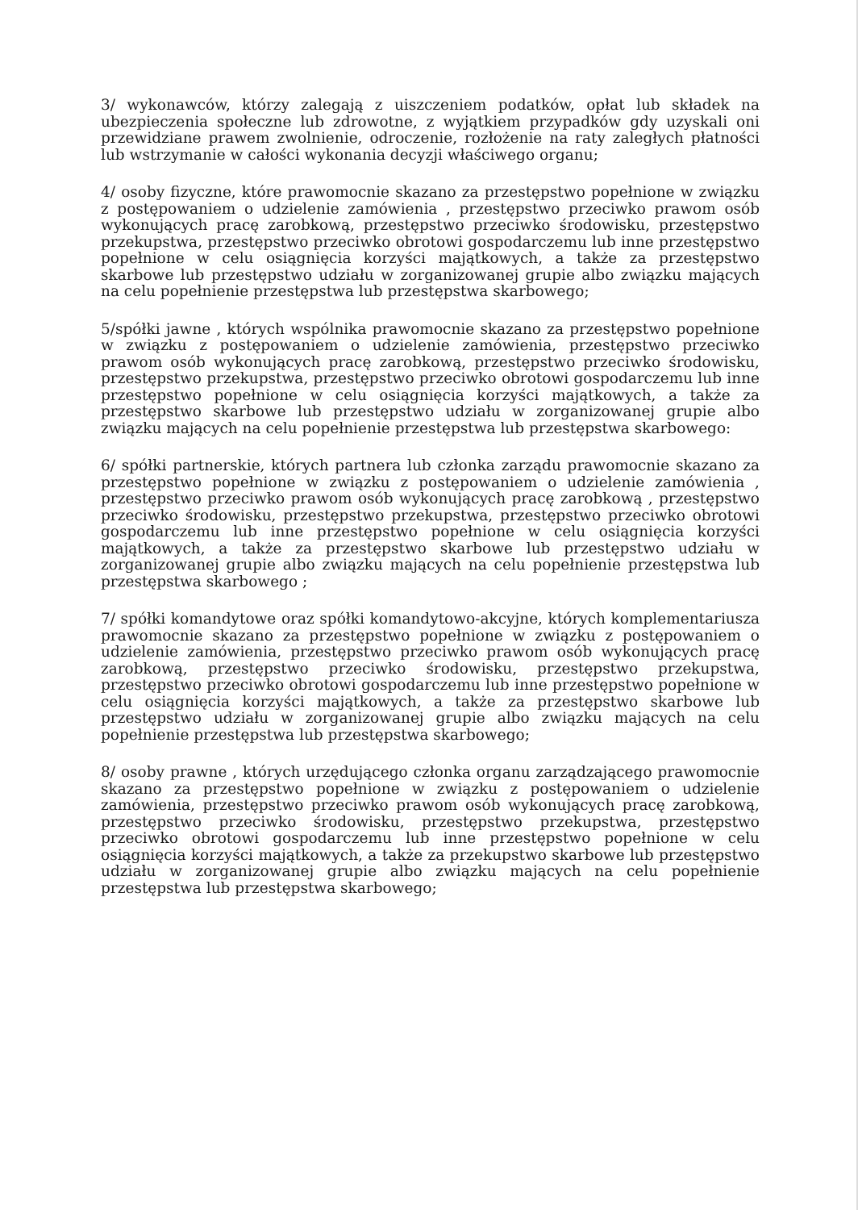3/ wykonawców, którzy zalegają z uiszczeniem podatków, opłat lub składek na ubezpieczenia społeczne lub zdrowotne, z wyjątkiem przypadków gdy uzyskali oni przewidziane prawem zwolnienie, odroczenie, rozłożenie na raty zaległych płatności lub wstrzymanie w całości wykonania decyzji właściwego organu;
4/ osoby fizyczne, które prawomocnie skazano za przestępstwo popełnione w związku z postępowaniem o udzielenie zamówienia , przestępstwo przeciwko prawom osób wykonujących pracę zarobkową, przestępstwo przeciwko środowisku, przestępstwo przekupstwa, przestępstwo przeciwko obrotowi gospodarczemu lub inne przestępstwo popełnione w celu osiągnięcia korzyści majątkowych, a także za przestępstwo skarbowe lub przestępstwo udziału w zorganizowanej grupie albo związku mających na celu popełnienie przestępstwa lub przestępstwa skarbowego;
5/spółki jawne , których wspólnika prawomocnie skazano za przestępstwo popełnione w związku z postępowaniem o udzielenie zamówienia, przestępstwo przeciwko prawom osób wykonujących pracę zarobkową, przestępstwo przeciwko środowisku, przestępstwo przekupstwa, przestępstwo przeciwko obrotowi gospodarczemu lub inne przestępstwo popełnione w celu osiągnięcia korzyści majątkowych, a także za przestępstwo skarbowe lub przestępstwo udziału w zorganizowanej grupie albo związku mających na celu popełnienie przestępstwa lub przestępstwa skarbowego:
6/ spółki partnerskie, których partnera lub członka zarządu prawomocnie skazano za przestępstwo popełnione w związku z postępowaniem o udzielenie zamówienia , przestępstwo przeciwko prawom osób wykonujących pracę zarobkową , przestępstwo przeciwko środowisku, przestępstwo przekupstwa, przestępstwo przeciwko obrotowi gospodarczemu lub inne przestępstwo popełnione w celu osiągnięcia korzyści majątkowych, a także za przestępstwo skarbowe lub przestępstwo udziału w zorganizowanej grupie albo związku mających na celu popełnienie przestępstwa lub przestępstwa skarbowego ;
7/ spółki komandytowe oraz spółki komandytowo-akcyjne, których komplementariusza prawomocnie skazano za przestępstwo popełnione w związku z postępowaniem o udzielenie zamówienia, przestępstwo przeciwko prawom osób wykonujących pracę zarobkową, przestępstwo przeciwko środowisku, przestępstwo przekupstwa, przestępstwo przeciwko obrotowi gospodarczemu lub inne przestępstwo popełnione w celu osiągnięcia korzyści majątkowych, a także za przestępstwo skarbowe lub przestępstwo udziału w zorganizowanej grupie albo związku mających na celu popełnienie przestępstwa lub przestępstwa skarbowego;
8/ osoby prawne , których urzędującego członka organu zarządzającego prawomocnie skazano za przestępstwo popełnione w związku z postępowaniem o udzielenie zamówienia, przestępstwo przeciwko prawom osób wykonujących pracę zarobkową, przestępstwo przeciwko środowisku, przestępstwo przekupstwa, przestępstwo przeciwko obrotowi gospodarczemu lub inne przestępstwo popełnione w celu osiągnięcia korzyści majątkowych, a także za przekupstwo skarbowe lub przestępstwo udziału w zorganizowanej grupie albo związku mających na celu popełnienie przestępstwa lub przestępstwa skarbowego;